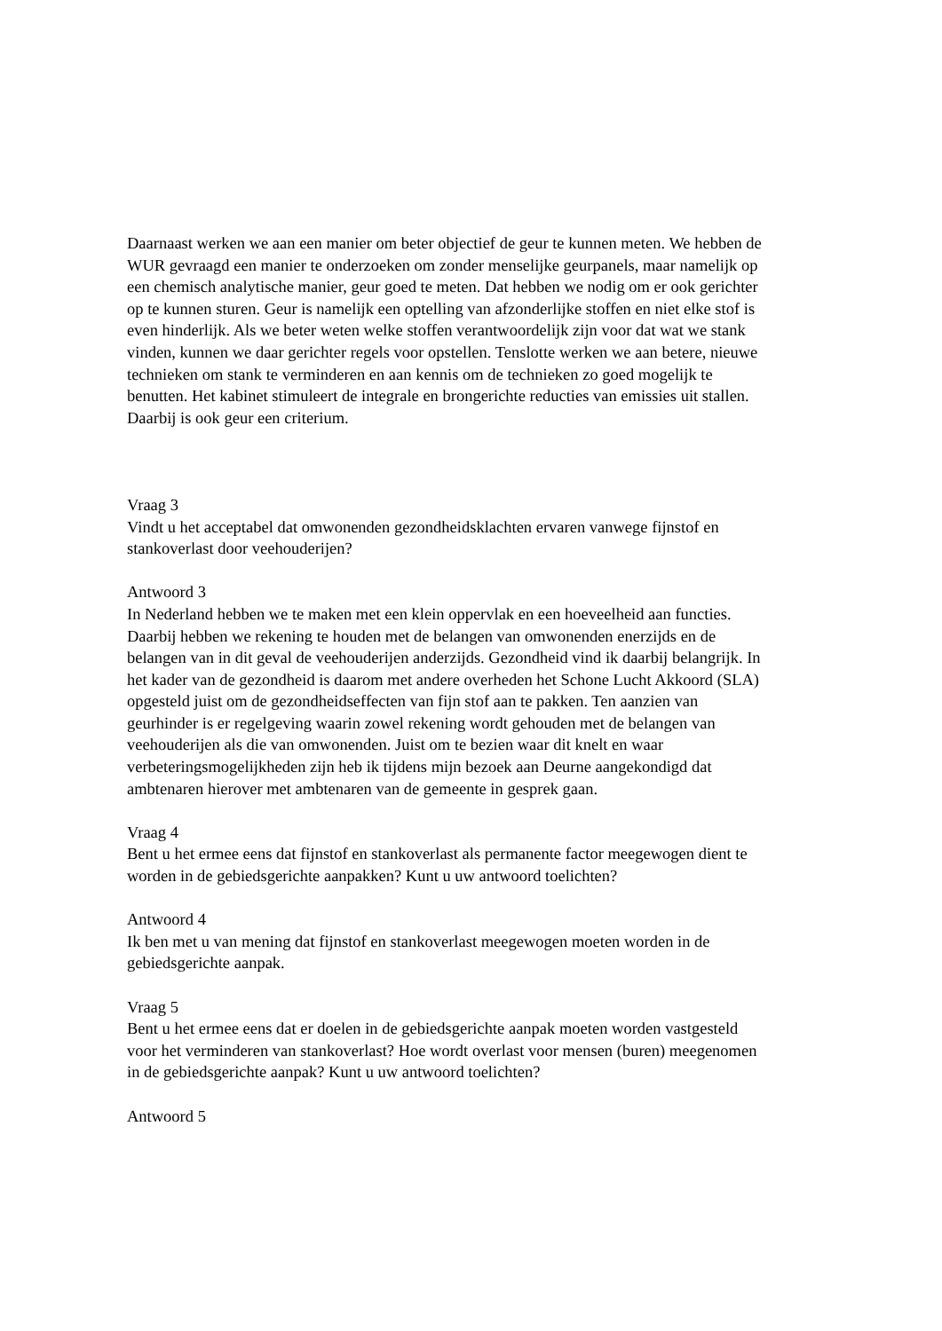Daarnaast werken we aan een manier om beter objectief de geur te kunnen meten. We hebben de WUR gevraagd een manier te onderzoeken om zonder menselijke geurpanels, maar namelijk op een chemisch analytische manier, geur goed te meten. Dat hebben we nodig om er ook gerichter op te kunnen sturen. Geur is namelijk een optelling van afzonderlijke stoffen en niet elke stof is even hinderlijk. Als we beter weten welke stoffen verantwoordelijk zijn voor dat wat we stank vinden, kunnen we daar gerichter regels voor opstellen. Tenslotte werken we aan betere, nieuwe technieken om stank te verminderen en aan kennis om de technieken zo goed mogelijk te benutten. Het kabinet stimuleert de integrale en brongerichte reducties van emissies uit stallen. Daarbij is ook geur een criterium.
Vraag 3
Vindt u het acceptabel dat omwonenden gezondheidsklachten ervaren vanwege fijnstof en stankoverlast door veehouderijen?
Antwoord 3
In Nederland hebben we te maken met een klein oppervlak en een hoeveelheid aan functies. Daarbij hebben we rekening te houden met de belangen van omwonenden enerzijds en de belangen van in dit geval de veehouderijen anderzijds. Gezondheid vind ik daarbij belangrijk. In het kader van de gezondheid is daarom met andere overheden het Schone Lucht Akkoord (SLA) opgesteld juist om de gezondheidseffecten van fijn stof aan te pakken. Ten aanzien van geurhinder is er regelgeving waarin zowel rekening wordt gehouden met de belangen van veehouderijen als die van omwonenden. Juist om te bezien waar dit knelt en waar verbeteringsmogelijkheden zijn heb ik tijdens mijn bezoek aan Deurne aangekondigd dat ambtenaren hierover met ambtenaren van de gemeente in gesprek gaan.
Vraag 4
Bent u het ermee eens dat fijnstof en stankoverlast als permanente factor meegewogen dient te worden in de gebiedsgerichte aanpakken? Kunt u uw antwoord toelichten?
Antwoord 4
Ik ben met u van mening dat fijnstof en stankoverlast meegewogen moeten worden in de gebiedsgerichte aanpak.
Vraag 5
Bent u het ermee eens dat er doelen in de gebiedsgerichte aanpak moeten worden vastgesteld voor het verminderen van stankoverlast? Hoe wordt overlast voor mensen (buren) meegenomen in de gebiedsgerichte aanpak? Kunt u uw antwoord toelichten?
Antwoord 5